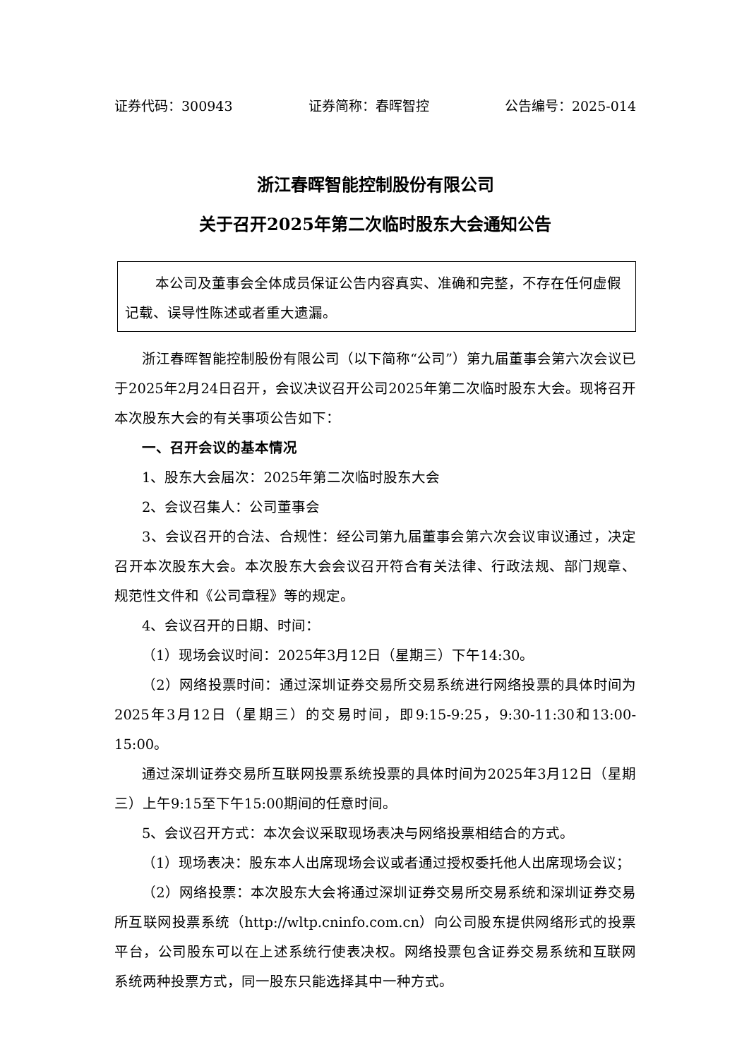证券代码：300943 证券简称：春晖智控 公告编号：2025-014
浙江春晖智能控制股份有限公司
关于召开2025年第二次临时股东大会通知公告
本公司及董事会全体成员保证公告内容真实、准确和完整，不存在任何虚假记载、误导性陈述或者重大遗漏。
浙江春晖智能控制股份有限公司（以下简称“公司”）第九届董事会第六次会议已于2025年2月24日召开，会议决议召开公司2025年第二次临时股东大会。现将召开本次股东大会的有关事项公告如下：
一、召开会议的基本情况
1、股东大会届次：2025年第二次临时股东大会
2、会议召集人：公司董事会
3、会议召开的合法、合规性：经公司第九届董事会第六次会议审议通过，决定召开本次股东大会。本次股东大会会议召开符合有关法律、行政法规、部门规章、规范性文件和《公司章程》等的规定。
4、会议召开的日期、时间：
（1）现场会议时间：2025年3月12日（星期三）下午14:30。
（2）网络投票时间：通过深圳证券交易所交易系统进行网络投票的具体时间为2025年3月12日（星期三）的交易时间，即9:15-9:25，9:30-11:30和13:00-15:00。
通过深圳证券交易所互联网投票系统投票的具体时间为2025年3月12日（星期三）上午9:15至下午15:00期间的任意时间。
5、会议召开方式：本次会议采取现场表决与网络投票相结合的方式。
（1）现场表决：股东本人出席现场会议或者通过授权委托他人出席现场会议；
（2）网络投票：本次股东大会将通过深圳证券交易所交易系统和深圳证券交易所互联网投票系统（http://wltp.cninfo.com.cn）向公司股东提供网络形式的投票平台，公司股东可以在上述系统行使表决权。网络投票包含证券交易系统和互联网系统两种投票方式，同一股东只能选择其中一种方式。